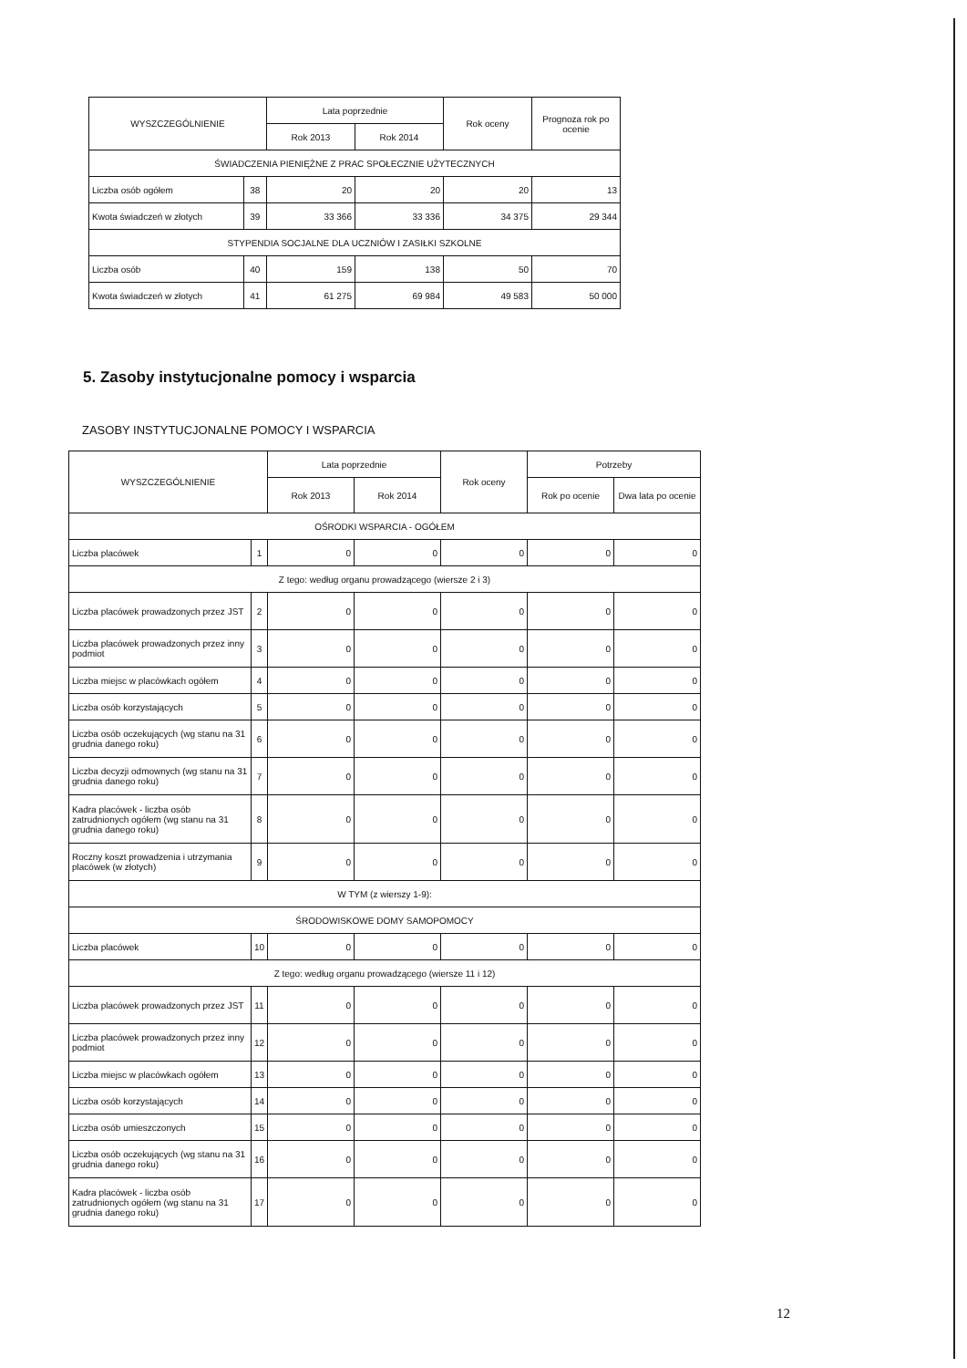| WYSZCZEGÓLNIENIE | | Lata poprzednie | | Rok oceny | Prognoza rok po ocenie |
| --- | --- | --- | --- | --- | --- |
| | | Rok 2013 | Rok 2014 | | |
| ŚWIADCZENIA PIENIĘŻNE Z PRAC SPOŁECZNIE UŻYTECZNYCH | | | | | |
| Liczba osób ogółem | 38 | 20 | 20 | 20 | 13 |
| Kwota świadczeń w złotych | 39 | 33 366 | 33 336 | 34 375 | 29 344 |
| STYPENDIA SOCJALNE DLA UCZNIÓW I ZASIŁKI SZKOLNE | | | | | |
| Liczba osób | 40 | 159 | 138 | 50 | 70 |
| Kwota świadczeń w złotych | 41 | 61 275 | 69 984 | 49 583 | 50 000 |
5. Zasoby instytucjonalne pomocy i wsparcia
ZASOBY INSTYTUCJONALNE POMOCY I WSPARCIA
| WYSZCZEGÓLNIENIE | | Lata poprzednie | | Rok oceny | Potrzeby | |
| --- | --- | --- | --- | --- | --- | --- |
| | | Rok 2013 | Rok 2014 | | Rok po ocenie | Dwa lata po ocenie |
| OŚRODKI WSPARCIA - OGÓŁEM | | | | | | |
| Liczba placówek | 1 | 0 | 0 | 0 | 0 | 0 |
| Z tego: według organu prowadzącego (wiersze 2 i 3) | | | | | | |
| Liczba placówek prowadzonych przez JST | 2 | 0 | 0 | 0 | 0 | 0 |
| Liczba placówek prowadzonych przez inny podmiot | 3 | 0 | 0 | 0 | 0 | 0 |
| Liczba miejsc w placówkach ogółem | 4 | 0 | 0 | 0 | 0 | 0 |
| Liczba osób korzystających | 5 | 0 | 0 | 0 | 0 | 0 |
| Liczba osób oczekujących (wg stanu na 31 grudnia danego roku) | 6 | 0 | 0 | 0 | 0 | 0 |
| Liczba decyzji odmownych (wg stanu na 31 grudnia danego roku) | 7 | 0 | 0 | 0 | 0 | 0 |
| Kadra placówek - liczba osób zatrudnionych ogółem (wg stanu na 31 grudnia danego roku) | 8 | 0 | 0 | 0 | 0 | 0 |
| Roczny koszt prowadzenia i utrzymania placówek (w złotych) | 9 | 0 | 0 | 0 | 0 | 0 |
| W TYM (z wierszy 1-9): | | | | | | |
| ŚRODOWISKOWE DOMY SAMOPOMOCY | | | | | | |
| Liczba placówek | 10 | 0 | 0 | 0 | 0 | 0 |
| Z tego: według organu prowadzącego (wiersze 11 i 12) | | | | | | |
| Liczba placówek prowadzonych przez JST | 11 | 0 | 0 | 0 | 0 | 0 |
| Liczba placówek prowadzonych przez inny podmiot | 12 | 0 | 0 | 0 | 0 | 0 |
| Liczba miejsc w placówkach ogółem | 13 | 0 | 0 | 0 | 0 | 0 |
| Liczba osób korzystających | 14 | 0 | 0 | 0 | 0 | 0 |
| Liczba osób umieszczonych | 15 | 0 | 0 | 0 | 0 | 0 |
| Liczba osób oczekujących (wg stanu na 31 grudnia danego roku) | 16 | 0 | 0 | 0 | 0 | 0 |
| Kadra placówek - liczba osób zatrudnionych ogółem (wg stanu na 31 grudnia danego roku) | 17 | 0 | 0 | 0 | 0 | 0 |
12